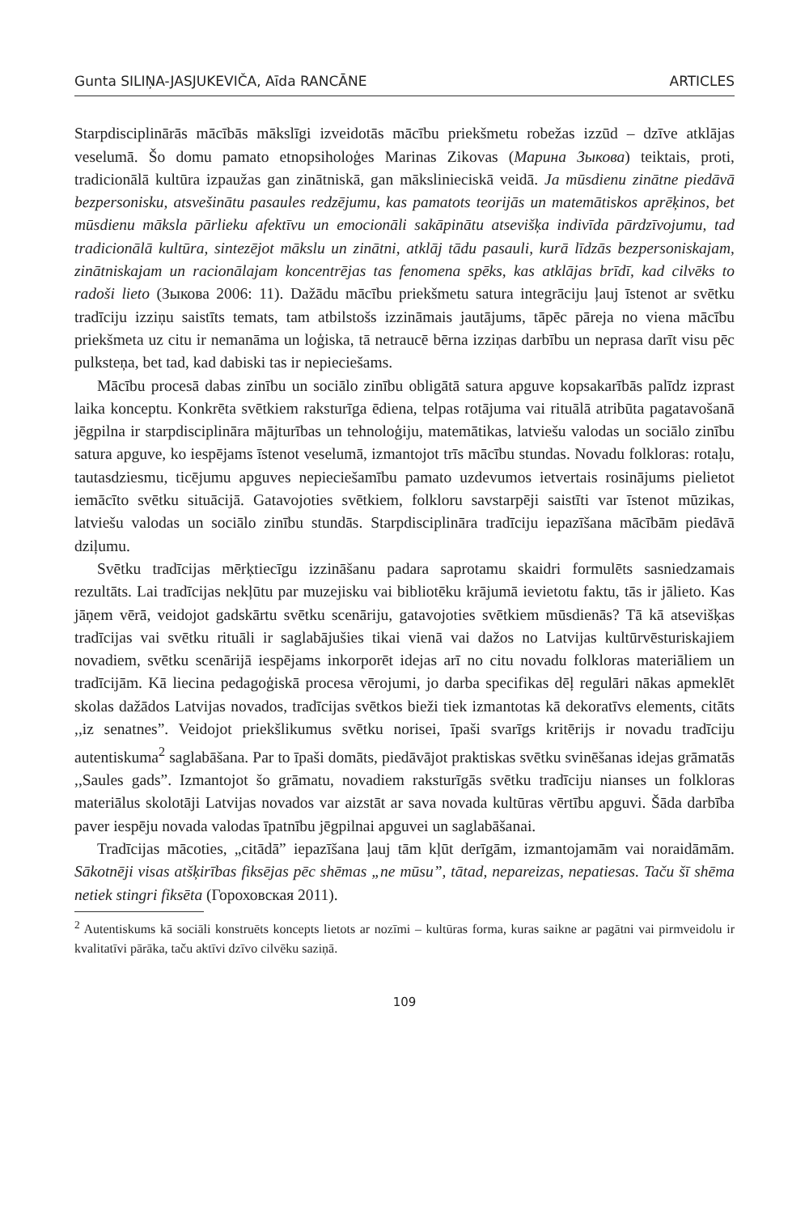Gunta SILIŅA-JASJUKEVIČA, Aīda RANCĀNE ARTICLES
Starpdisciplinārās mācībās mākslīgi izveidotās mācību priekšmetu robežas izzūd – dzīve atklājas veselumā. Šo domu pamato etnopsiholoģes Marinas Zikovas (Марина Зыкова) teiktais, proti, tradicionālā kultūra izpaužas gan zinātniskā, gan mākslinieciskā veidā. Ja mūsdienu zinātne piedāvā bezpersonisku, atsvešinātu pasaules redzējumu, kas pamatots teorijās un matemātiskos aprēķinos, bet mūsdienu māksla pārlieku afektīvu un emocionāli sakāpinātu atsevišķa indivīda pārdzīvojumu, tad tradicionālā kultūra, sintezējot mākslu un zinātni, atklāj tādu pasauli, kurā līdzās bezpersoniskajam, zinātniskajam un racionālajam koncentrējas tas fenomena spēks, kas atklājas brīdī, kad cilvēks to radoši lieto (Зыкова 2006: 11). Dažādu mācību priekšmetu satura integrāciju ļauj īstenot ar svētku tradīciju izziņu saistīts temats, tam atbilstošs izzināmais jautājums, tāpēc pāreja no viena mācību priekšmeta uz citu ir nemanāma un loģiska, tā netraucē bērna izziņas darbību un neprasa darīt visu pēc pulksteņa, bet tad, kad dabiski tas ir nepieciešams.
Mācību procesā dabas zinību un sociālo zinību obligātā satura apguve kopsakarībās palīdz izprast laika konceptu. Konkrēta svētkiem raksturīga ēdiena, telpas rotājuma vai rituālā atribūta pagatavošanā jēgpilna ir starpdisciplināra mājturības un tehnoloģiju, matemātikas, latviešu valodas un sociālo zinību satura apguve, ko iespējams īstenot veselumā, izmantojot trīs mācību stundas. Novadu folkloras: rotaļu, tautasdziesmu, ticējumu apguves nepieciešamību pamato uzdevumos ietvertais rosinājums pielietot iemācīto svētku situācijā. Gatavojoties svētkiem, folkloru savstarpēji saistīti var īstenot mūzikas, latviešu valodas un sociālo zinību stundās. Starpdisciplināra tradīciju iepazīšana mācībām piedāvā dziļumu.
Svētku tradīcijas mērķtiecīgu izzināšanu padara saprotamu skaidri formulēts sasniedzamais rezultāts. Lai tradīcijas nekļūtu par muzejisku vai bibliotēku krājumā ievietotu faktu, tās ir jālieto. Kas jāņem vērā, veidojot gadskārtu svētku scenāriju, gatavojoties svētkiem mūsdienās? Tā kā atsevišķas tradīcijas vai svētku rituāli ir saglabājušies tikai vienā vai dažos no Latvijas kultūrvēsturiskajiem novadiem, svētku scenārijā iespējams inkorporēt idejas arī no citu novadu folkloras materiāliem un tradīcijām. Kā liecina pedagoģiskā procesa vērojumi, jo darba specifikas dēļ regulāri nākas apmeklēt skolas dažādos Latvijas novados, tradīcijas svētkos bieži tiek izmantotas kā dekoratīvs elements, citāts ,,iz senatnes”. Veidojot priekšlikumus svētku norisei, īpaši svarīgs kritērijs ir novadu tradīciju autentiskuma<sup>2</sup> saglabāšana. Par to īpaši domāts, piedāvājot praktiskas svētku svinēšanas idejas grāmatās ,,Saules gads”. Izmantojot šo grāmatu, novadiem raksturīgās svētku tradīciju nianses un folkloras materiālus skolotāji Latvijas novados var aizstāt ar sava novada kultūras vērtību apguvi. Šāda darbība paver iespēju novada valodas īpatnību jēgpilnai apguvei un saglabāšanai.
Tradīcijas mācoties, „citādā” iepazīšana ļauj tām kļūt derīgām, izmantojamām vai noraidāmām. Sākotnēji visas atšķirības fiksējas pēc shēmas „ne mūsu”, tātad, nepareizas, nepatiesas. Taču šī shēma netiek stingri fiksēta (Гороховская 2011).
<sup>2</sup> Autentiskums kā sociāli konstruēts koncepts lietots ar nozīmi – kultūras forma, kuras saikne ar pagātni vai pirmveidolu ir kvalitatīvi pārāka, taču aktīvi dzīvo cilvēku saziņā.
109